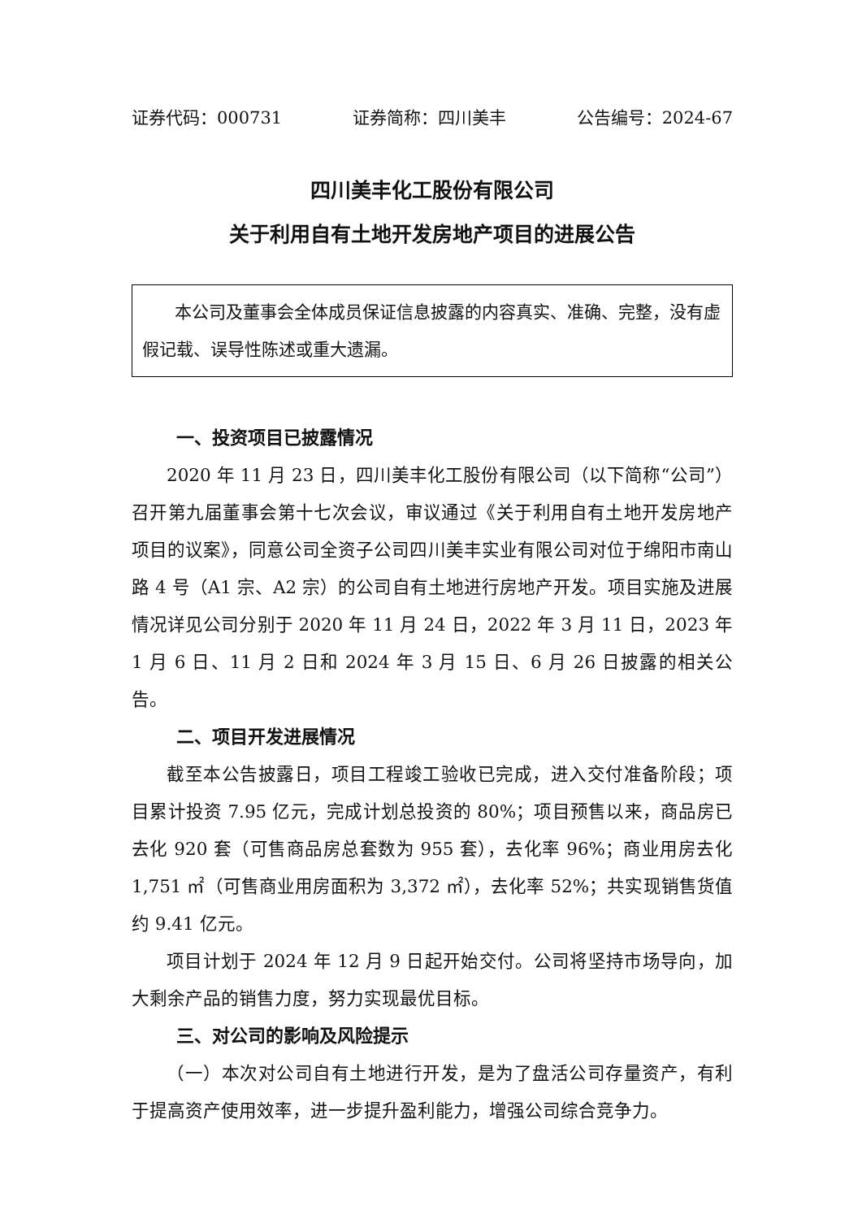证券代码：000731 证券简称：四川美丰 公告编号：2024-67
四川美丰化工股份有限公司
关于利用自有土地开发房地产项目的进展公告
本公司及董事会全体成员保证信息披露的内容真实、准确、完整，没有虚假记载、误导性陈述或重大遗漏。
一、投资项目已披露情况
2020 年 11 月 23 日，四川美丰化工股份有限公司（以下简称“公司”）召开第九届董事会第十七次会议，审议通过《关于利用自有土地开发房地产项目的议案》，同意公司全资子公司四川美丰实业有限公司对位于绵阳市南山路 4 号（A1 宗、A2 宗）的公司自有土地进行房地产开发。项目实施及进展情况详见公司分别于 2020 年 11 月 24 日，2022 年 3 月 11 日，2023 年 1 月 6 日、11 月 2 日和 2024 年 3 月 15 日、6 月 26 日披露的相关公告。
二、项目开发进展情况
截至本公告披露日，项目工程竣工验收已完成，进入交付准备阶段；项目累计投资 7.95 亿元，完成计划总投资的 80%；项目预售以来，商品房已去化 920 套（可售商品房总套数为 955 套），去化率 96%；商业用房去化 1,751 ㎡（可售商业用房面积为 3,372 ㎡），去化率 52%；共实现销售货值约 9.41 亿元。
项目计划于 2024 年 12 月 9 日起开始交付。公司将坚持市场导向，加大剩余产品的销售力度，努力实现最优目标。
三、对公司的影响及风险提示
（一）本次对公司自有土地进行开发，是为了盘活公司存量资产，有利于提高资产使用效率，进一步提升盈利能力，增强公司综合竞争力。